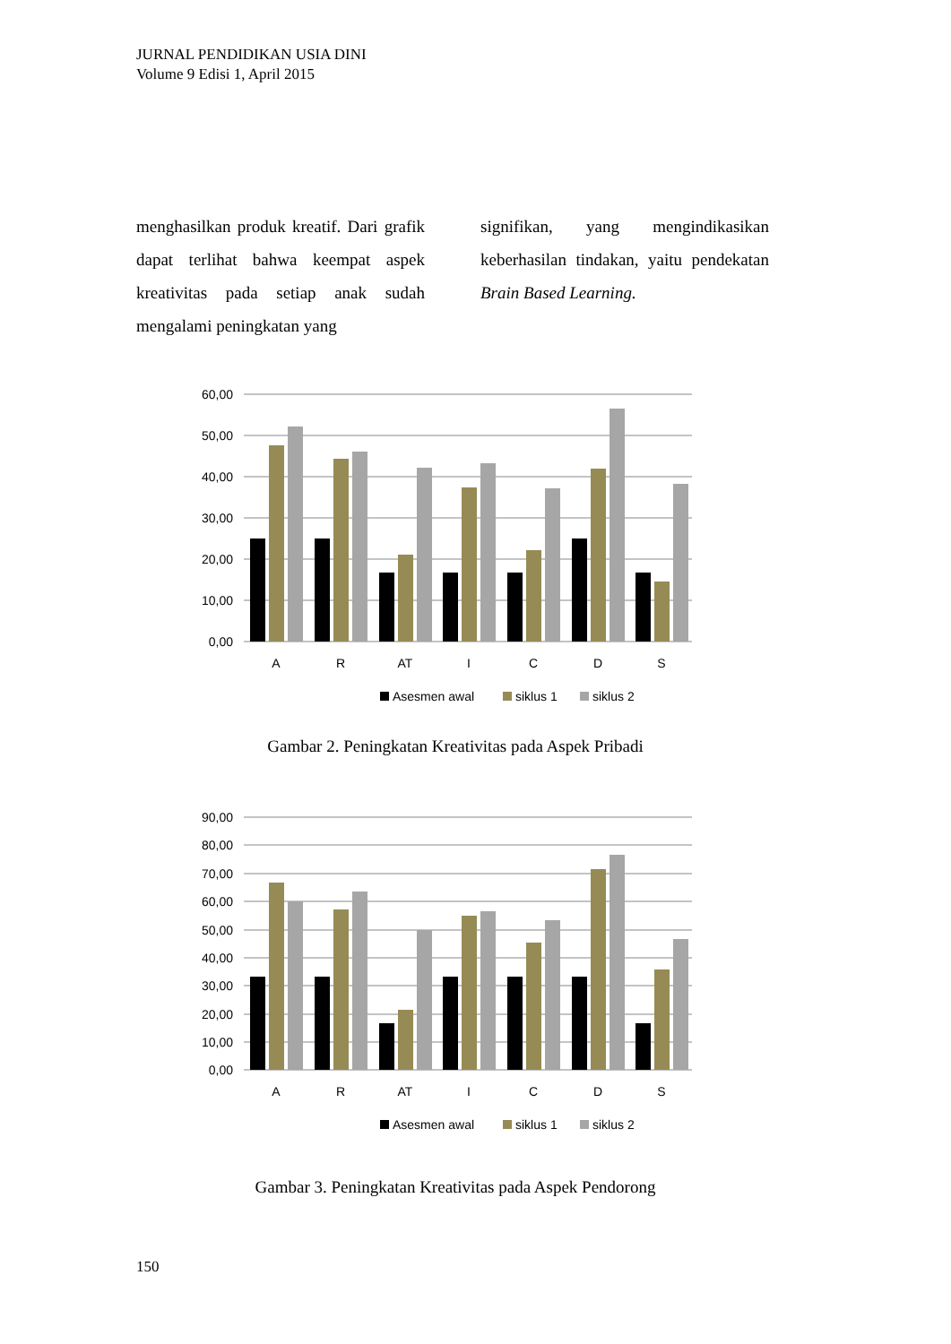JURNAL PENDIDIKAN USIA DINI
Volume 9 Edisi 1, April 2015
menghasilkan produk kreatif. Dari grafik dapat terlihat bahwa keempat aspek kreativitas pada setiap anak sudah mengalami peningkatan yang
signifikan, yang mengindikasikan keberhasilan tindakan, yaitu pendekatan Brain Based Learning.
60,00
50,00
40,00
30,00
20,00
10,00
0,00
A
R
AT
I
C
D
S
Asesmen awal
siklus 1
siklus 2
Gambar 2. Peningkatan Kreativitas pada Aspek Pribadi
90,00
80,00
70,00
60,00
50,00
40,00
30,00
20,00
10,00
0,00
A
R
AT
I
C
D
S
Asesmen awal
siklus 1
siklus 2
Gambar 3. Peningkatan Kreativitas pada Aspek Pendorong
150